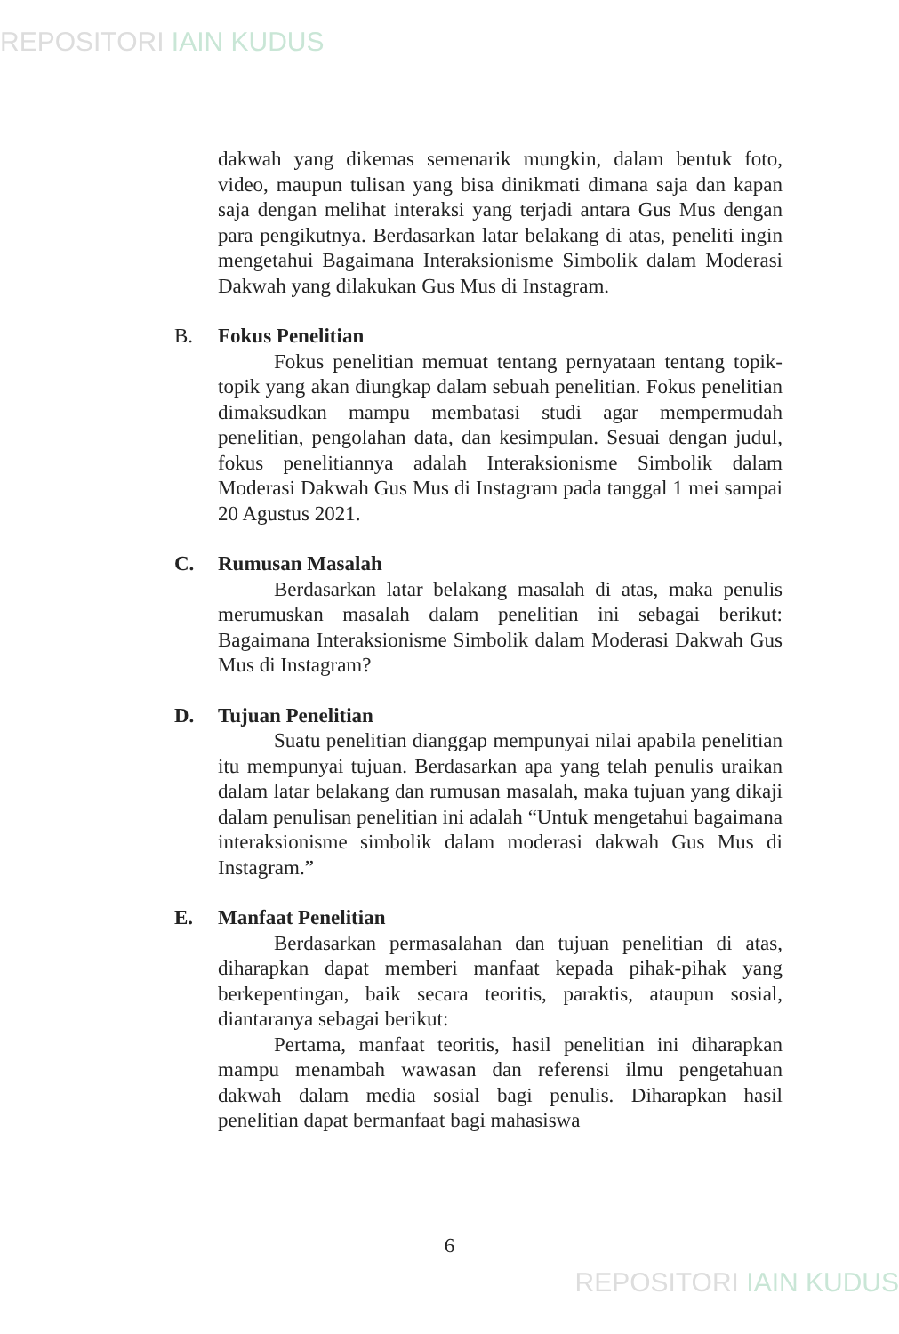REPOSITORI IAIN KUDUS
dakwah yang dikemas semenarik mungkin, dalam bentuk foto, video, maupun tulisan yang bisa dinikmati dimana saja dan kapan saja dengan melihat interaksi yang terjadi antara Gus Mus dengan para pengikutnya. Berdasarkan latar belakang di atas, peneliti ingin mengetahui Bagaimana Interaksionisme Simbolik dalam Moderasi Dakwah yang dilakukan Gus Mus di Instagram.
B. Fokus Penelitian
Fokus penelitian memuat tentang pernyataan tentang topik-topik yang akan diungkap dalam sebuah penelitian. Fokus penelitian dimaksudkan mampu membatasi studi agar mempermudah penelitian, pengolahan data, dan kesimpulan. Sesuai dengan judul, fokus penelitiannya adalah Interaksionisme Simbolik dalam Moderasi Dakwah Gus Mus di Instagram pada tanggal 1 mei sampai 20 Agustus 2021.
C. Rumusan Masalah
Berdasarkan latar belakang masalah di atas, maka penulis merumuskan masalah dalam penelitian ini sebagai berikut: Bagaimana Interaksionisme Simbolik dalam Moderasi Dakwah Gus Mus di Instagram?
D. Tujuan Penelitian
Suatu penelitian dianggap mempunyai nilai apabila penelitian itu mempunyai tujuan. Berdasarkan apa yang telah penulis uraikan dalam latar belakang dan rumusan masalah, maka tujuan yang dikaji dalam penulisan penelitian ini adalah “Untuk mengetahui bagaimana interaksionisme simbolik dalam moderasi dakwah Gus Mus di Instagram.”
E. Manfaat Penelitian
Berdasarkan permasalahan dan tujuan penelitian di atas, diharapkan dapat memberi manfaat kepada pihak-pihak yang berkepentingan, baik secara teoritis, paraktis, ataupun sosial, diantaranya sebagai berikut:
Pertama, manfaat teoritis, hasil penelitian ini diharapkan mampu menambah wawasan dan referensi ilmu pengetahuan dakwah dalam media sosial bagi penulis. Diharapkan hasil penelitian dapat bermanfaat bagi mahasiswa
6
REPOSITORI IAIN KUDUS